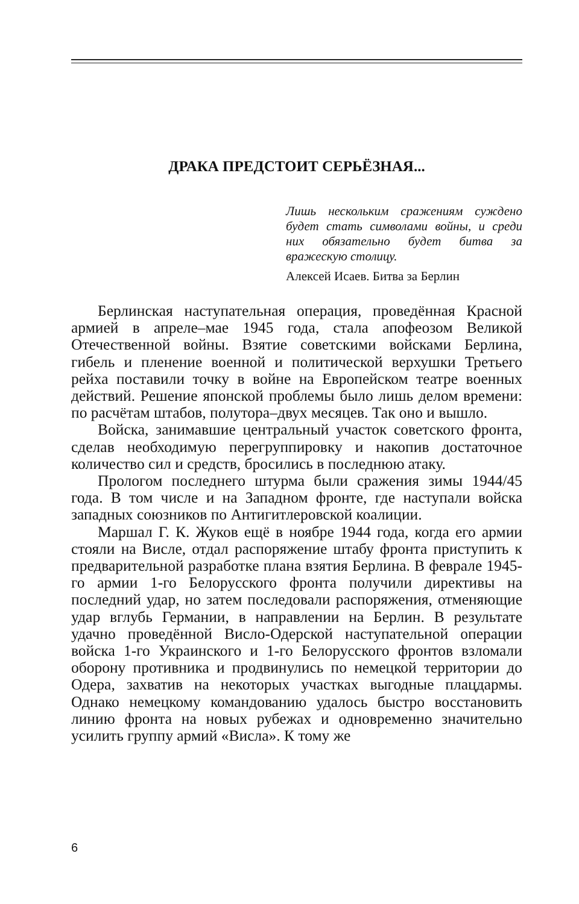ДРАКА ПРЕДСТОИТ СЕРЬЁЗНАЯ...
Лишь нескольким сражениям суждено будет стать символами войны, и среди них обязательно будет битва за вражескую столицу.
Алексей Исаев. Битва за Берлин
Берлинская наступательная операция, проведённая Красной армией в апреле–мае 1945 года, стала апофеозом Великой Отечественной войны. Взятие советскими войсками Берлина, гибель и пленение военной и политической верхушки Третьего рейха поставили точку в войне на Европейском театре военных действий. Решение японской проблемы было лишь делом времени: по расчётам штабов, полутора–двух месяцев. Так оно и вышло.
Войска, занимавшие центральный участок советского фронта, сделав необходимую перегруппировку и накопив достаточное количество сил и средств, бросились в последнюю атаку.
Прологом последнего штурма были сражения зимы 1944/45 года. В том числе и на Западном фронте, где наступали войска западных союзников по Антигитлеровской коалиции.
Маршал Г. К. Жуков ещё в ноябре 1944 года, когда его армии стояли на Висле, отдал распоряжение штабу фронта приступить к предварительной разработке плана взятия Берлина. В феврале 1945-го армии 1-го Белорусского фронта получили директивы на последний удар, но затем последовали распоряжения, отменяющие удар вглубь Германии, в направлении на Берлин. В результате удачно проведённой Висло-Одерской наступательной операции войска 1-го Украинского и 1-го Белорусского фронтов взломали оборону противника и продвинулись по немецкой территории до Одера, захватив на некоторых участках выгодные плацдармы. Однако немецкому командованию удалось быстро восстановить линию фронта на новых рубежах и одновременно значительно усилить группу армий «Висла». К тому же
6